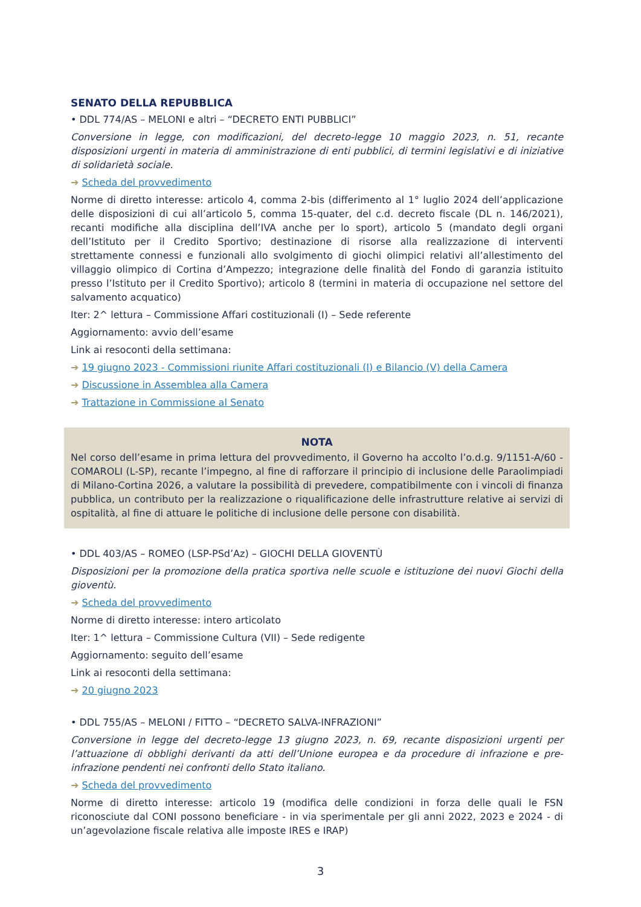SENATO DELLA REPUBBLICA
• DDL 774/AS – MELONI e altri – “DECRETO ENTI PUBBLICI”
Conversione in legge, con modificazioni, del decreto-legge 10 maggio 2023, n. 51, recante disposizioni urgenti in materia di amministrazione di enti pubblici, di termini legislativi e di iniziative di solidarietà sociale.
➔ Scheda del provvedimento
Norme di diretto interesse: articolo 4, comma 2-bis (differimento al 1° luglio 2024 dell’applicazione delle disposizioni di cui all’articolo 5, comma 15-quater, del c.d. decreto fiscale (DL n. 146/2021), recanti modifiche alla disciplina dell’IVA anche per lo sport), articolo 5 (mandato degli organi dell’Istituto per il Credito Sportivo; destinazione di risorse alla realizzazione di interventi strettamente connessi e funzionali allo svolgimento di giochi olimpici relativi all’allestimento del villaggio olimpico di Cortina d’Ampezzo; integrazione delle finalità del Fondo di garanzia istituito presso l’Istituto per il Credito Sportivo); articolo 8 (termini in materia di occupazione nel settore del salvamento acquatico)
Iter: 2^ lettura – Commissione Affari costituzionali (I) – Sede referente
Aggiornamento: avvio dell’esame
Link ai resoconti della settimana:
➔ 19 giugno 2023 - Commissioni riunite Affari costituzionali (I) e Bilancio (V) della Camera
➔ Discussione in Assemblea alla Camera
➔ Trattazione in Commissione al Senato
NOTA
Nel corso dell’esame in prima lettura del provvedimento, il Governo ha accolto l’o.d.g. 9/1151-A/60 - COMAROLI (L-SP), recante l’impegno, al fine di rafforzare il principio di inclusione delle Paraolimpiadi di Milano-Cortina 2026, a valutare la possibilità di prevedere, compatibilmente con i vincoli di finanza pubblica, un contributo per la realizzazione o riqualificazione delle infrastrutture relative ai servizi di ospitalità, al fine di attuare le politiche di inclusione delle persone con disabilità.
• DDL 403/AS – ROMEO (LSP-PSd’Az) – GIOCHI DELLA GIOVENTÙ
Disposizioni per la promozione della pratica sportiva nelle scuole e istituzione dei nuovi Giochi della gioventù.
➔ Scheda del provvedimento
Norme di diretto interesse: intero articolato
Iter: 1^ lettura – Commissione Cultura (VII) – Sede redigente
Aggiornamento: seguito dell’esame
Link ai resoconti della settimana:
➔ 20 giugno 2023
• DDL 755/AS – MELONI / FITTO – “DECRETO SALVA-INFRAZIONI”
Conversione in legge del decreto-legge 13 giugno 2023, n. 69, recante disposizioni urgenti per l’attuazione di obblighi derivanti da atti dell’Unione europea e da procedure di infrazione e pre-infrazione pendenti nei confronti dello Stato italiano.
➔ Scheda del provvedimento
Norme di diretto interesse: articolo 19 (modifica delle condizioni in forza delle quali le FSN riconosciute dal CONI possono beneficiare - in via sperimentale per gli anni 2022, 2023 e 2024 - di un’agevolazione fiscale relativa alle imposte IRES e IRAP)
3